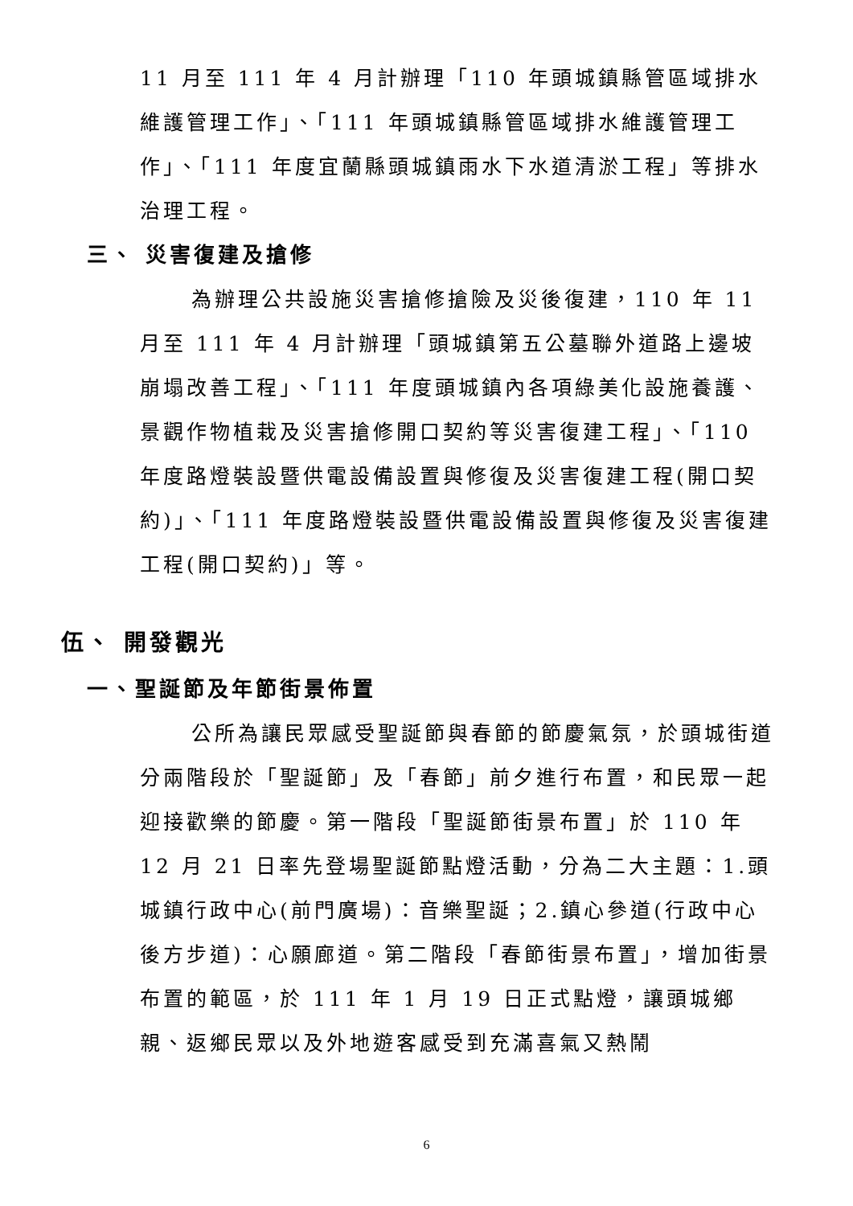11 月至 111 年 4 月計辦理「110 年頭城鎮縣管區域排水維護管理工作」、「111 年頭城鎮縣管區域排水維護管理工作」、「111 年度宜蘭縣頭城鎮雨水下水道清淤工程」等排水治理工程。
三、 災害復建及搶修
為辦理公共設施災害搶修搶險及災後復建，110 年 11 月至 111 年 4 月計辦理「頭城鎮第五公墓聯外道路上邊坡崩塌改善工程」、「111 年度頭城鎮內各項綠美化設施養護、景觀作物植栽及災害搶修開口契約等災害復建工程」、「110 年度路燈裝設暨供電設備設置與修復及災害復建工程(開口契約)」、「111 年度路燈裝設暨供電設備設置與修復及災害復建工程(開口契約)」等。
伍、 開發觀光
一、聖誕節及年節街景佈置
公所為讓民眾感受聖誕節與春節的節慶氣氛，於頭城街道分兩階段於「聖誕節」及「春節」前夕進行布置，和民眾一起迎接歡樂的節慶。第一階段「聖誕節街景布置」於 110 年 12 月 21 日率先登場聖誕節點燈活動，分為二大主題：1.頭城鎮行政中心(前門廣場)：音樂聖誕；2.鎮心參道(行政中心後方步道)：心願廊道。第二階段「春節街景布置」，增加街景布置的範區，於 111 年 1 月 19 日正式點燈，讓頭城鄉親、返鄉民眾以及外地遊客感受到充滿喜氣又熱鬧
6